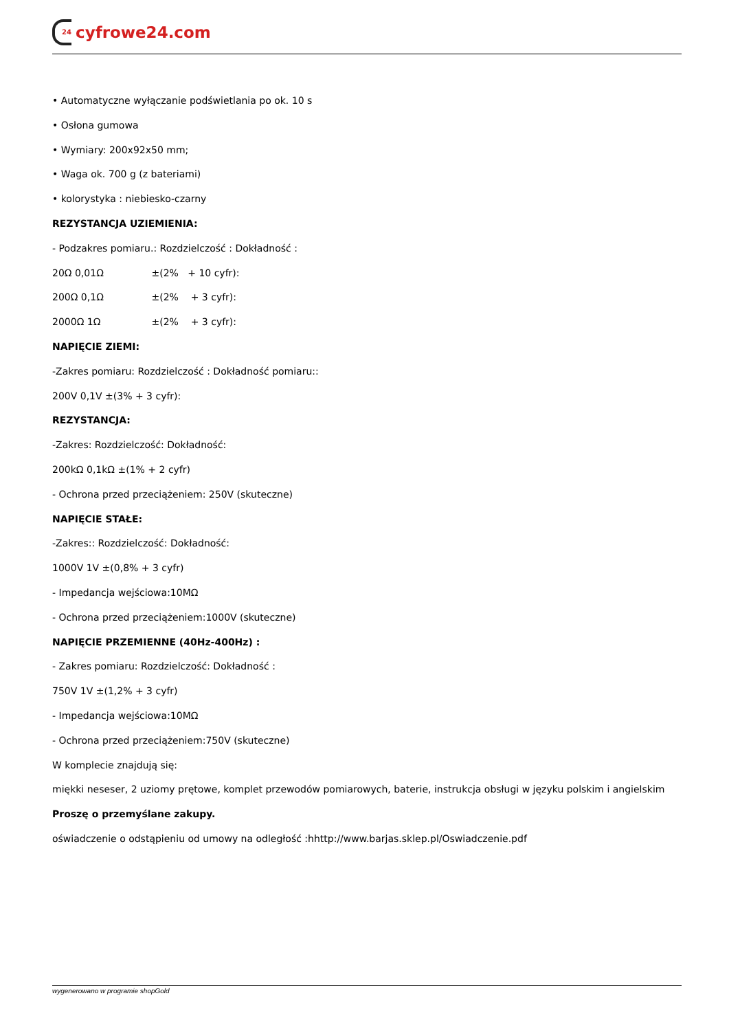24 cyfrowe24.com
• Automatyczne wyłączanie podświetlania po ok. 10 s
• Osłona gumowa
• Wymiary: 200x92x50 mm;
• Waga ok. 700 g (z bateriami)
• kolorystyka : niebiesko-czarny
REZYSTANCJA UZIEMIENIA:
- Podzakres pomiaru.: Rozdzielczość : Dokładność :
20Ω 0,01Ω ±(2% + 10 cyfr):
200Ω 0,1Ω ±(2% + 3 cyfr):
2000Ω 1Ω ±(2% + 3 cyfr):
NAPIĘCIE ZIEMI:
-Zakres pomiaru: Rozdzielczość : Dokładność pomiaru::
200V 0,1V ±(3% + 3 cyfr):
REZYSTANCJA:
-Zakres: Rozdzielczość: Dokładność:
200kΩ 0,1kΩ ±(1% + 2 cyfr)
- Ochrona przed przeciążeniem: 250V (skuteczne)
NAPIĘCIE STAŁE:
-Zakres:: Rozdzielczość: Dokładność:
1000V 1V ±(0,8% + 3 cyfr)
- Impedancja wejściowa:10MΩ
- Ochrona przed przeciążeniem:1000V (skuteczne)
NAPIĘCIE PRZEMIENNE (40Hz-400Hz) :
- Zakres pomiaru: Rozdzielczość: Dokładność :
750V 1V ±(1,2% + 3 cyfr)
- Impedancja wejściowa:10MΩ
- Ochrona przed przeciążeniem:750V (skuteczne)
W komplecie znajdują się:
miękki neseser, 2 uziomy prętowe, komplet przewodów pomiarowych, baterie, instrukcja obsługi w języku polskim i angielskim
Proszę o przemyślane zakupy.
oświadczenie o odstąpieniu od umowy na odległość :hhttp://www.barjas.sklep.pl/Oswiadczenie.pdf
wygenerowano w programie shopGold